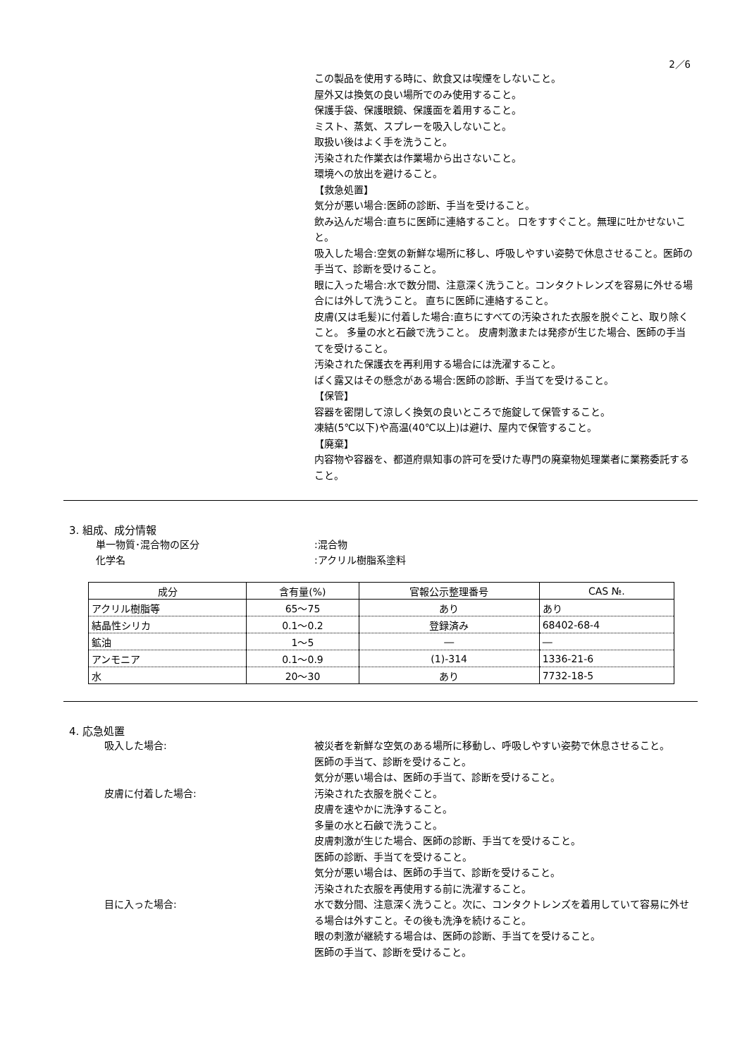2／6
この製品を使用する時に、飲食又は喫煙をしないこと。
屋外又は換気の良い場所でのみ使用すること。
保護手袋、保護眼鏡、保護面を着用すること。
ミスト、蒸気、スプレーを吸入しないこと。
取扱い後はよく手を洗うこと。
汚染された作業衣は作業場から出さないこと。
環境への放出を避けること。
【救急処置】
気分が悪い場合:医師の診断、手当を受けること。
飲み込んだ場合:直ちに医師に連絡すること。 口をすすぐこと。無理に吐かせないこと。
吸入した場合:空気の新鮮な場所に移し、呼吸しやすい姿勢で休息させること。医師の手当て、診断を受けること。
眼に入った場合:水で数分間、注意深く洗うこと。コンタクトレンズを容易に外せる場合には外して洗うこと。 直ちに医師に連絡すること。
皮膚(又は毛髪)に付着した場合:直ちにすべての汚染された衣服を脱ぐこと、取り除くこと。 多量の水と石鹸で洗うこと。 皮膚刺激または発疹が生じた場合、医師の手当てを受けること。
汚染された保護衣を再利用する場合には洗濯すること。
ばく露又はその懸念がある場合:医師の診断、手当てを受けること。
【保管】
容器を密閉して涼しく換気の良いところで施錠して保管すること。
凍結(5℃以下)や高温(40℃以上)は避け、屋内で保管すること。
【廃棄】
内容物や容器を、都道府県知事の許可を受けた専門の廃棄物処理業者に業務委託すること。
3. 組成、成分情報
単一物質･混合物の区分 :混合物
化学名 :アクリル樹脂系塗料
| 成分 | 含有量(%) | 官報公示整理番号 | CAS №. |
| --- | --- | --- | --- |
| アクリル樹脂等 | 65～75 | あり | あり |
| 結晶性シリカ | 0.1～0.2 | 登録済み | 68402-68-4 |
| 鉱油 | 1～5 | ― | ― |
| アンモニア | 0.1～0.9 | (1)-314 | 1336-21-6 |
| 水 | 20～30 | あり | 7732-18-5 |
4. 応急処置
吸入した場合: 被災者を新鮮な空気のある場所に移動し、呼吸しやすい姿勢で休息させること。
医師の手当て、診断を受けること。
気分が悪い場合は、医師の手当て、診断を受けること。
皮膚に付着した場合: 汚染された衣服を脱ぐこと。
皮膚を速やかに洗浄すること。
多量の水と石鹸で洗うこと。
皮膚刺激が生じた場合、医師の診断、手当てを受けること。
医師の診断、手当てを受けること。
気分が悪い場合は、医師の手当て、診断を受けること。
汚染された衣服を再使用する前に洗濯すること。
目に入った場合: 水で数分間、注意深く洗うこと。次に、コンタクトレンズを着用していて容易に外せる場合は外すこと。その後も洗浄を続けること。
眼の刺激が継続する場合は、医師の診断、手当てを受けること。
医師の手当て、診断を受けること。